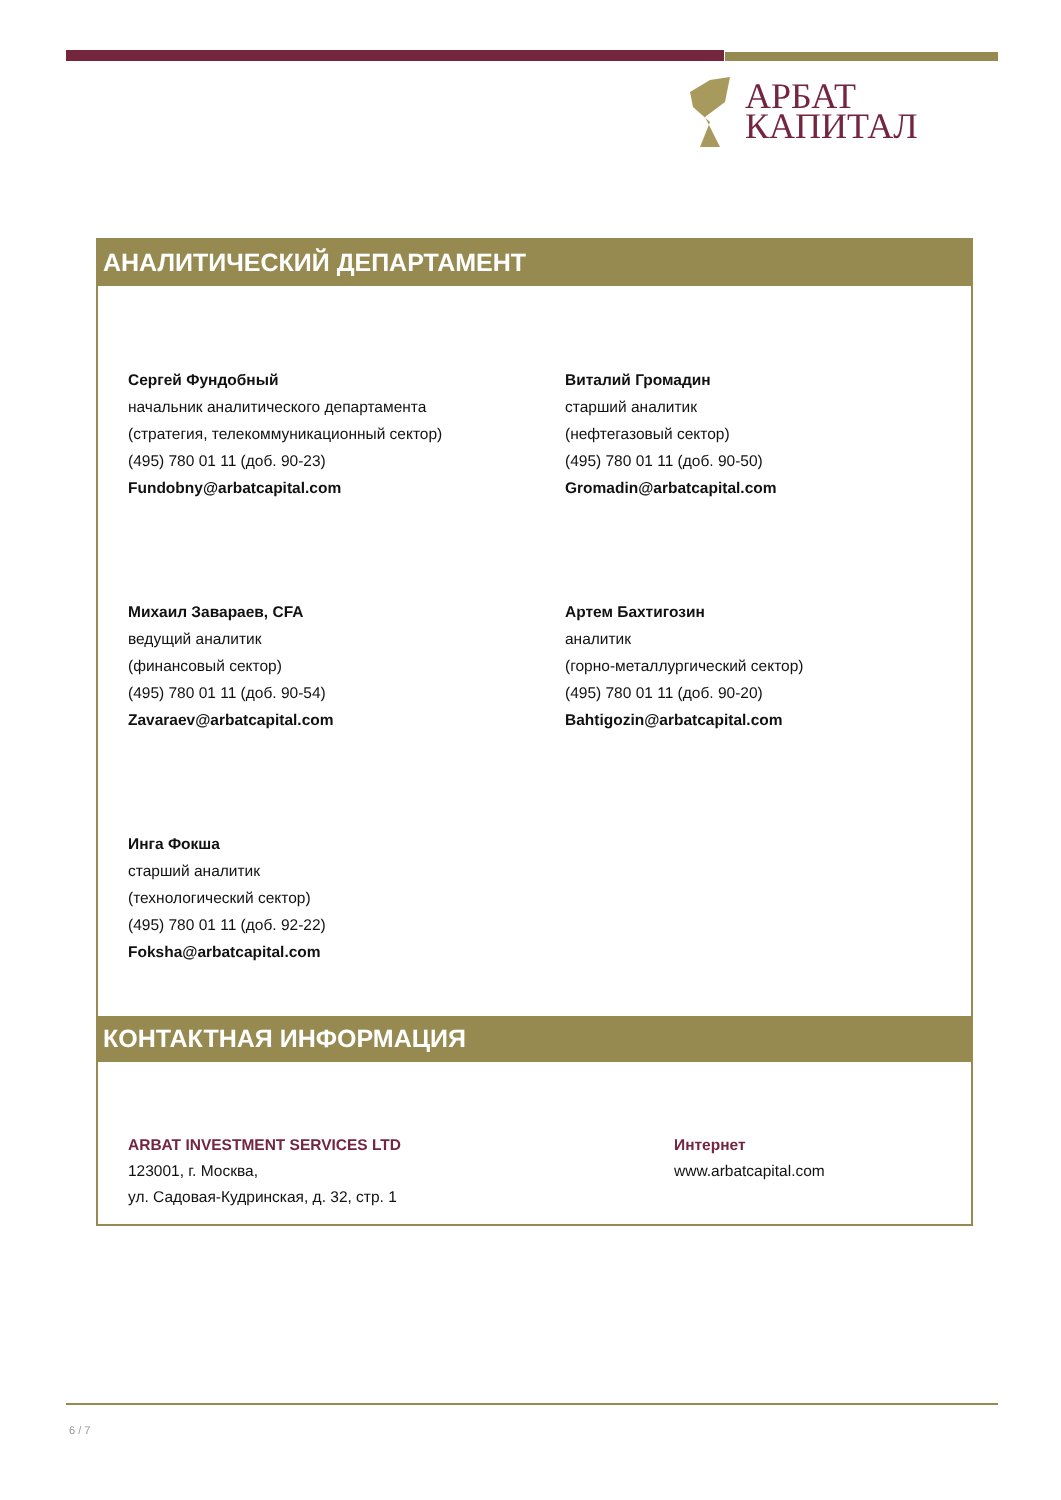АРБАТ
КАПИТАЛ
АНАЛИТИЧЕСКИЙ ДЕПАРТАМЕНТ
Сергей Фундобный
начальник аналитического департамента
(стратегия, телекоммуникационный сектор)
(495) 780 01 11 (доб. 90-23)
Fundobny@arbatcapital.com
Виталий Громадин
старший аналитик
(нефтегазовый сектор)
(495) 780 01 11 (доб. 90-50)
Gromadin@arbatcapital.com
Михаил Завараев, CFA
ведущий аналитик
(финансовый сектор)
(495) 780 01 11 (доб. 90-54)
Zavaraev@arbatcapital.com
Артем Бахтигозин
аналитик
(горно-металлургический сектор)
(495) 780 01 11 (доб. 90-20)
Bahtigozin@arbatcapital.com
Инга Фокша
старший аналитик
(технологический сектор)
(495) 780 01 11 (доб. 92-22)
Foksha@arbatcapital.com
КОНТАКТНАЯ ИНФОРМАЦИЯ
ARBAT INVESTMENT SERVICES LTD
123001, г. Москва,
ул. Садовая-Кудринская, д. 32, стр. 1
Интернет
www.arbatcapital.com
6 / 7